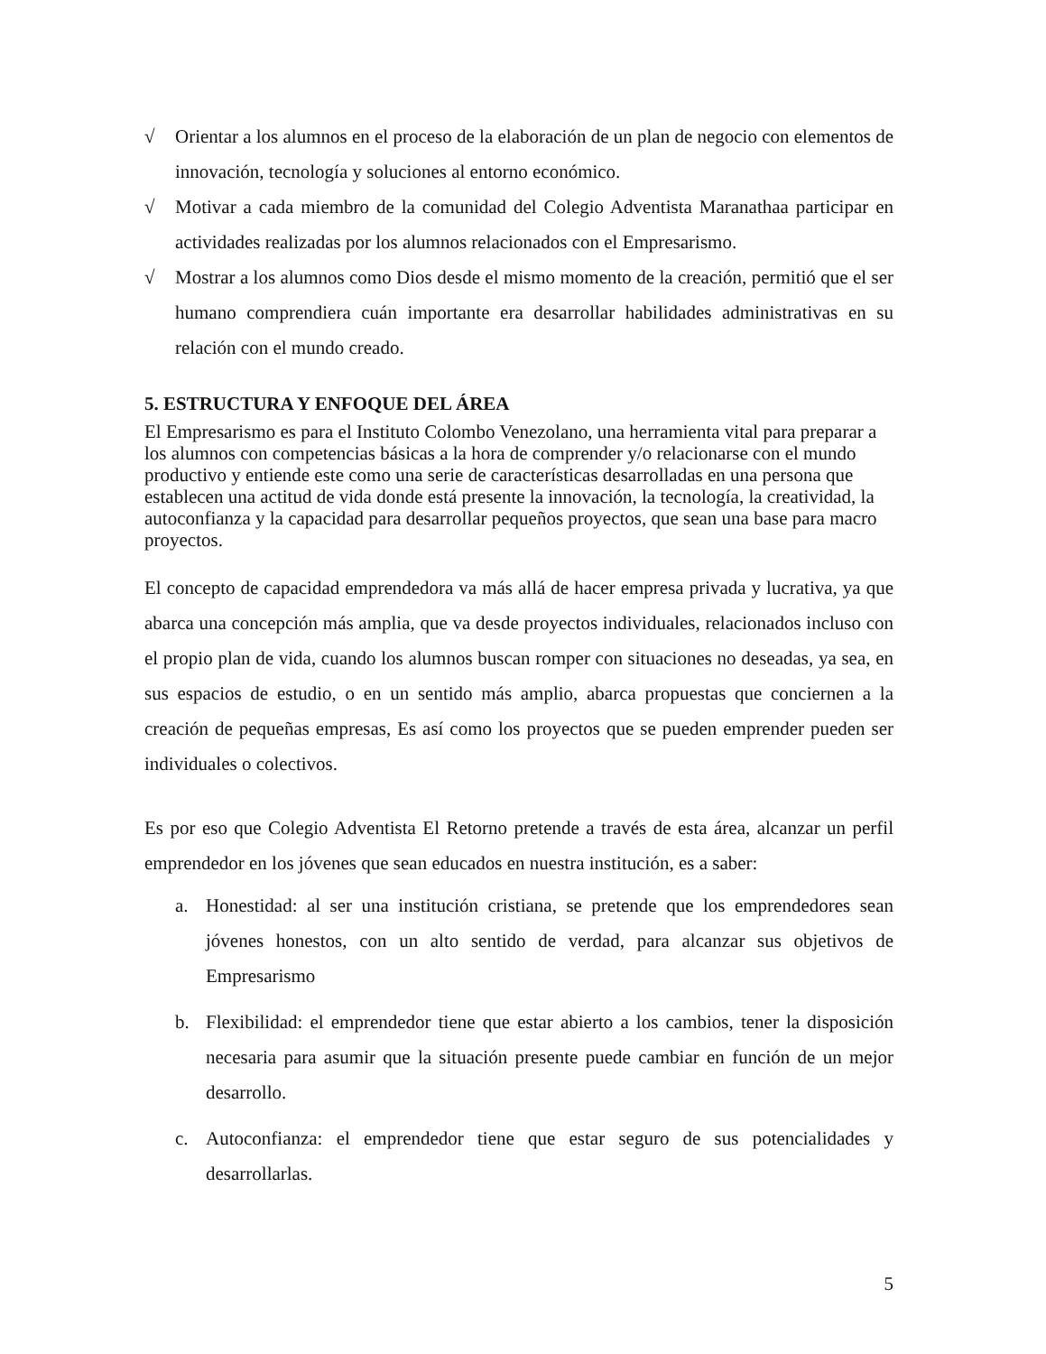√ Orientar a los alumnos en el proceso de la elaboración de un plan de negocio con elementos de innovación, tecnología y soluciones al entorno económico.
√ Motivar a cada miembro de la comunidad del Colegio Adventista Maranathaa participar en actividades realizadas por los alumnos relacionados con el Empresarismo.
√ Mostrar a los alumnos como Dios desde el mismo momento de la creación, permitió que el ser humano comprendiera cuán importante era desarrollar habilidades administrativas en su relación con el mundo creado.
5. ESTRUCTURA Y ENFOQUE DEL ÁREA
El Empresarismo es para el Instituto Colombo Venezolano, una herramienta vital para preparar a los alumnos con competencias básicas a la hora de comprender y/o relacionarse con el mundo productivo y entiende este como una serie de características desarrolladas en una persona que establecen una actitud de vida donde está presente la innovación, la tecnología, la creatividad, la autoconfianza y la capacidad para desarrollar pequeños proyectos, que sean una base para macro proyectos.
El concepto de capacidad emprendedora va más allá de hacer empresa privada y lucrativa, ya que abarca una concepción más amplia, que va desde proyectos individuales, relacionados incluso con el propio plan de vida, cuando los alumnos buscan romper con situaciones no deseadas, ya sea, en sus espacios de estudio, o en un sentido más amplio, abarca propuestas que conciernen a la creación de pequeñas empresas, Es así como los proyectos que se pueden emprender pueden ser individuales o colectivos.
Es por eso que Colegio Adventista El Retorno pretende a través de esta área, alcanzar un perfil emprendedor en los jóvenes que sean educados en nuestra institución, es a saber:
a. Honestidad: al ser una institución cristiana, se pretende que los emprendedores sean jóvenes honestos, con un alto sentido de verdad, para alcanzar sus objetivos de Empresarismo
b. Flexibilidad: el emprendedor tiene que estar abierto a los cambios, tener la disposición necesaria para asumir que la situación presente puede cambiar en función de un mejor desarrollo.
c. Autoconfianza: el emprendedor tiene que estar seguro de sus potencialidades y desarrollarlas.
5